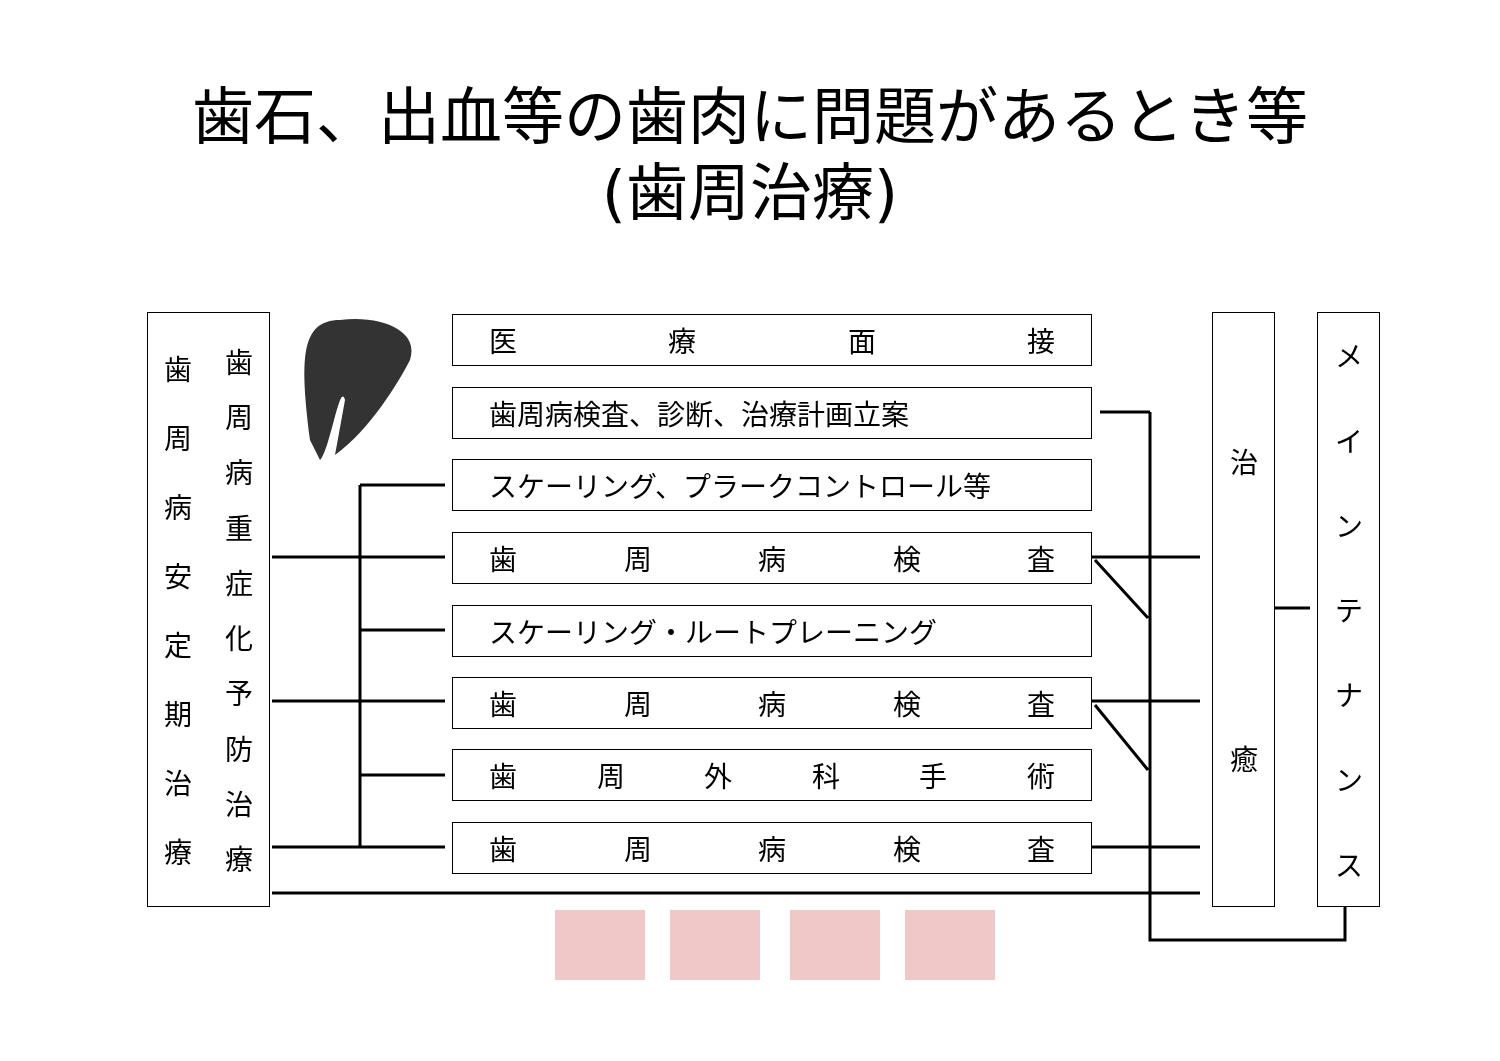歯石、出血等の歯肉に問題があるとき等
(歯周治療)
歯周病安定期治療 歯周病重症化予防治療
医療面接
歯周病検査、診断、治療計画立案
スケーリング、プラークコントロール等
歯周病検査
スケーリング・ルートプレーニング
歯周病検査
歯周外科手術
歯周病検査
治癒
メインテナンス